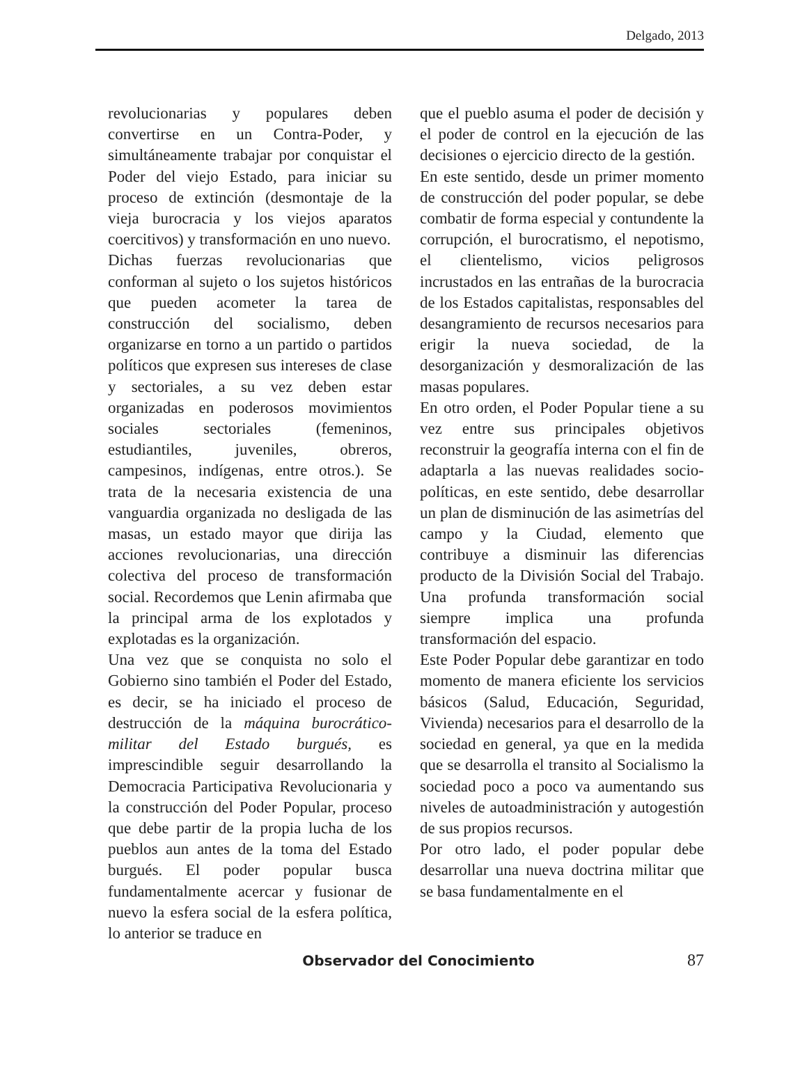Delgado, 2013
revolucionarias y populares deben convertirse en un Contra-Poder, y simultáneamente trabajar por conquistar el Poder del viejo Estado, para iniciar su proceso de extinción (desmontaje de la vieja burocracia y los viejos aparatos coercitivos) y transformación en uno nuevo.
Dichas fuerzas revolucionarias que conforman al sujeto o los sujetos históricos que pueden acometer la tarea de construcción del socialismo, deben organizarse en torno a un partido o partidos políticos que expresen sus intereses de clase y sectoriales, a su vez deben estar organizadas en poderosos movimientos sociales sectoriales (femeninos, estudiantiles, juveniles, obreros, campesinos, indígenas, entre otros.). Se trata de la necesaria existencia de una vanguardia organizada no desligada de las masas, un estado mayor que dirija las acciones revolucionarias, una dirección colectiva del proceso de transformación social. Recordemos que Lenin afirmaba que la principal arma de los explotados y explotadas es la organización.
Una vez que se conquista no solo el Gobierno sino también el Poder del Estado, es decir, se ha iniciado el proceso de destrucción de la máquina burocrático-militar del Estado burgués, es imprescindible seguir desarrollando la Democracia Participativa Revolucionaria y la construcción del Poder Popular, proceso que debe partir de la propia lucha de los pueblos aun antes de la toma del Estado burgués. El poder popular busca fundamentalmente acercar y fusionar de nuevo la esfera social de la esfera política, lo anterior se traduce en
que el pueblo asuma el poder de decisión y el poder de control en la ejecución de las decisiones o ejercicio directo de la gestión.
En este sentido, desde un primer momento de construcción del poder popular, se debe combatir de forma especial y contundente la corrupción, el burocratismo, el nepotismo, el clientelismo, vicios peligrosos incrustados en las entrañas de la burocracia de los Estados capitalistas, responsables del desangramiento de recursos necesarios para erigir la nueva sociedad, de la desorganización y desmoralización de las masas populares.
En otro orden, el Poder Popular tiene a su vez entre sus principales objetivos reconstruir la geografía interna con el fin de adaptarla a las nuevas realidades socio-políticas, en este sentido, debe desarrollar un plan de disminución de las asimetrías del campo y la Ciudad, elemento que contribuye a disminuir las diferencias producto de la División Social del Trabajo. Una profunda transformación social siempre implica una profunda transformación del espacio.
Este Poder Popular debe garantizar en todo momento de manera eficiente los servicios básicos (Salud, Educación, Seguridad, Vivienda) necesarios para el desarrollo de la sociedad en general, ya que en la medida que se desarrolla el transito al Socialismo la sociedad poco a poco va aumentando sus niveles de autoadministración y autogestión de sus propios recursos.
Por otro lado, el poder popular debe desarrollar una nueva doctrina militar que se basa fundamentalmente en el
Observador del Conocimiento 87